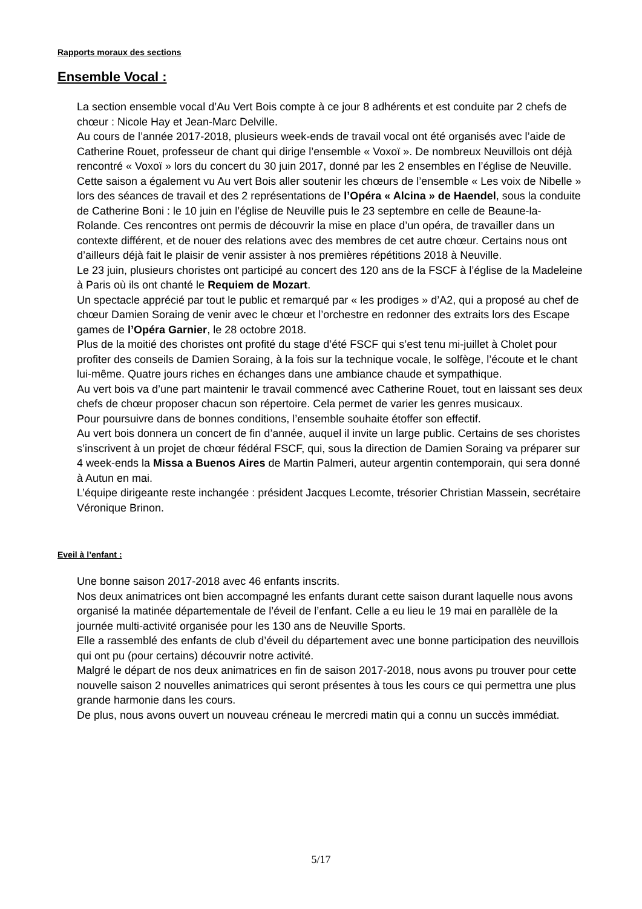Rapports moraux des sections
Ensemble Vocal :
La section ensemble vocal d’Au Vert Bois compte à ce jour 8 adhérents et est conduite par 2 chefs de chœur : Nicole Hay et Jean-Marc Delville.
Au cours de l’année 2017-2018, plusieurs week-ends de travail vocal ont été organisés avec l’aide de Catherine Rouet, professeur de chant qui dirige l’ensemble « Voxoï ». De nombreux Neuvillois ont déjà rencontré « Voxoï » lors du concert du 30 juin 2017, donné par les 2 ensembles en l’église de Neuville.
Cette saison a également vu Au vert Bois aller soutenir les chœurs de l’ensemble « Les voix de Nibelle » lors des séances de travail et des 2 représentations de l’Opéra « Alcina » de Haendel, sous la conduite de Catherine Boni : le 10 juin en l’église de Neuville puis le 23 septembre en celle de Beaune-la-Rolande. Ces rencontres ont permis de découvrir la mise en place d’un opéra, de travailler dans un contexte différent, et de nouer des relations avec des membres de cet autre chœur. Certains nous ont d’ailleurs déjà fait le plaisir de venir assister à nos premières répétitions 2018 à Neuville.
Le 23 juin, plusieurs choristes ont participé au concert des 120 ans de la FSCF à l’église de la Madeleine à Paris où ils ont chanté le Requiem de Mozart.
Un spectacle apprécié par tout le public et remarqué par « les prodiges » d’A2, qui a proposé au chef de chœur Damien Soraing de venir avec le chœur et l’orchestre en redonner des extraits lors des Escape games de l’Opéra Garnier, le 28 octobre 2018.
Plus de la moitié des choristes ont profité du stage d’été FSCF qui s’est tenu mi-juillet à Cholet pour profiter des conseils de Damien Soraing, à la fois sur la technique vocale, le solfège, l’écoute et le chant lui-même. Quatre jours riches en échanges dans une ambiance chaude et sympathique.
Au vert bois va d’une part maintenir le travail commencé avec Catherine Rouet, tout en laissant ses deux chefs de chœur proposer chacun son répertoire. Cela permet de varier les genres musicaux.
Pour poursuivre dans de bonnes conditions, l’ensemble souhaite étoffer son effectif.
Au vert bois donnera un concert de fin d’année, auquel il invite un large public. Certains de ses choristes s’inscrivent à un projet de chœur fédéral FSCF, qui, sous la direction de Damien Soraing va préparer sur 4 week-ends la Missa a Buenos Aires de Martin Palmeri, auteur argentin contemporain, qui sera donné à Autun en mai.
L’équipe dirigeante reste inchangée : président Jacques Lecomte, trésorier Christian Massein, secrétaire Véronique Brinon.
Eveil à l’enfant :
Une bonne saison 2017-2018 avec 46 enfants inscrits.
Nos deux animatrices ont bien accompagné les enfants durant cette saison durant laquelle nous avons organisé la matinée départementale de l’éveil de l’enfant. Celle a eu lieu le 19 mai en parallèle de la journée multi-activité organisée pour les 130 ans de Neuville Sports.
Elle a rassemblé des enfants de club d’éveil du département avec une bonne participation des neuvillois qui ont pu (pour certains) découvrir notre activité.
Malgré le départ de nos deux animatrices en fin de saison 2017-2018, nous avons pu trouver pour cette nouvelle saison 2 nouvelles animatrices qui seront présentes à tous les cours ce qui permettra une plus grande harmonie dans les cours.
De plus, nous avons ouvert un nouveau créneau le mercredi matin qui a connu un succès immédiat.
5/17